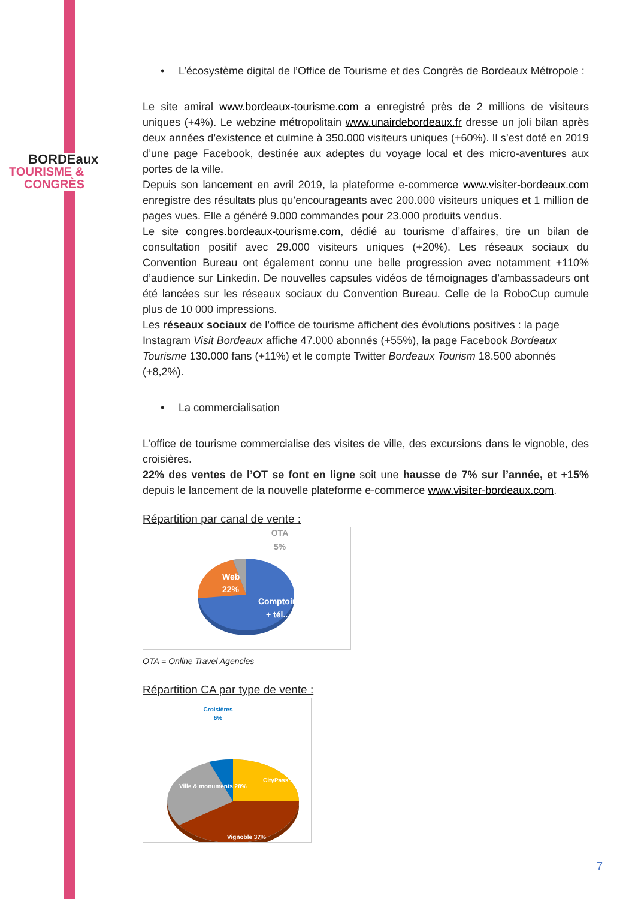BORDEaux
TOURISME &
CONGRÈS
• L’écosystème digital de l’Office de Tourisme et des Congrès de Bordeaux Métropole :
Le site amiral www.bordeaux-tourisme.com a enregistré près de 2 millions de visiteurs uniques (+4%). Le webzine métropolitain www.unairdebordeaux.fr dresse un joli bilan après deux années d’existence et culmine à 350.000 visiteurs uniques (+60%). Il s’est doté en 2019 d’une page Facebook, destinée aux adeptes du voyage local et des micro-aventures aux portes de la ville.
Depuis son lancement en avril 2019, la plateforme e-commerce www.visiter-bordeaux.com enregistre des résultats plus qu’encourageants avec 200.000 visiteurs uniques et 1 million de pages vues. Elle a généré 9.000 commandes pour 23.000 produits vendus.
Le site congres.bordeaux-tourisme.com, dédié au tourisme d’affaires, tire un bilan de consultation positif avec 29.000 visiteurs uniques (+20%). Les réseaux sociaux du Convention Bureau ont également connu une belle progression avec notamment +110% d’audience sur Linkedin. De nouvelles capsules vidéos de témoignages d’ambassadeurs ont été lancées sur les réseaux sociaux du Convention Bureau. Celle de la RoboCup cumule plus de 10 000 impressions.
Les réseaux sociaux de l’office de tourisme affichent des évolutions positives : la page Instagram Visit Bordeaux affiche 47.000 abonnés (+55%), la page Facebook Bordeaux Tourisme 130.000 fans (+11%) et le compte Twitter Bordeaux Tourism 18.500 abonnés (+8,2%).
• La commercialisation
L’office de tourisme commercialise des visites de ville, des excursions dans le vignoble, des croisières.
22% des ventes de l’OT se font en ligne soit une hausse de 7% sur l’année, et +15% depuis le lancement de la nouvelle plateforme e-commerce www.visiter-bordeaux.com.
Répartition par canal de vente :
OTA
5%
Web
22%
Comptoirs
+ tél...
OTA = Online Travel Agencies
Répartition CA par type de vente :
Croisières
6%
CityPass 29%
Ville & monuments 28%
Vignoble 37%
7